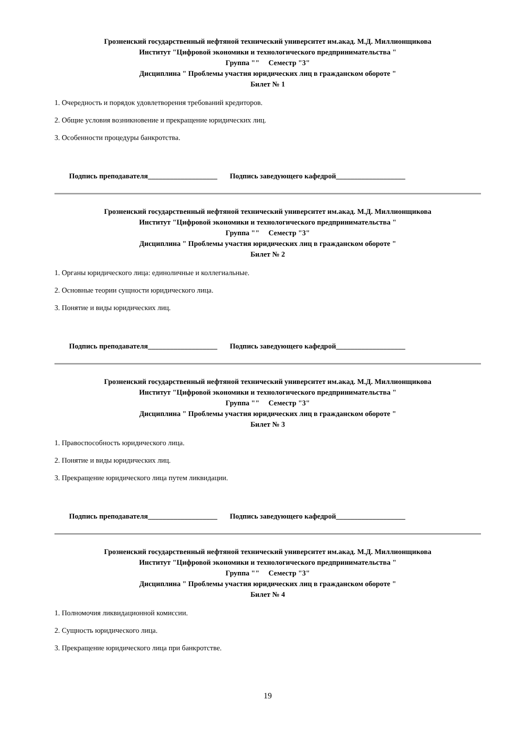Грозненский государственный нефтяной технический университет им.акад. М.Д. Миллионщикова
Институт "Цифровой экономики и технологического предпринимательства "
Группа "" Семестр "3"
Дисциплина " Проблемы участия юридических лиц в гражданском обороте "
Билет № 1
1. Очередность и порядок удовлетворения требований кредиторов.
2. Общие условия возникновение и прекращение юридических лиц.
3. Особенности процедуры банкротства.
Подпись преподавателя___________________ Подпись заведующего кафедрой___________________
Грозненский государственный нефтяной технический университет им.акад. М.Д. Миллионщикова
Институт "Цифровой экономики и технологического предпринимательства "
Группа "" Семестр "3"
Дисциплина " Проблемы участия юридических лиц в гражданском обороте "
Билет № 2
1. Органы юридического лица: единоличные и коллегиальные.
2. Основные теории сущности юридического лица.
3. Понятие и виды юридических лиц.
Подпись преподавателя___________________ Подпись заведующего кафедрой___________________
Грозненский государственный нефтяной технический университет им.акад. М.Д. Миллионщикова
Институт "Цифровой экономики и технологического предпринимательства "
Группа "" Семестр "3"
Дисциплина " Проблемы участия юридических лиц в гражданском обороте "
Билет № 3
1. Правоспособность юридического лица.
2. Понятие и виды юридических лиц.
3. Прекращение юридического лица путем ликвидации.
Подпись преподавателя___________________ Подпись заведующего кафедрой___________________
Грозненский государственный нефтяной технический университет им.акад. М.Д. Миллионщикова
Институт "Цифровой экономики и технологического предпринимательства "
Группа "" Семестр "3"
Дисциплина " Проблемы участия юридических лиц в гражданском обороте "
Билет № 4
1. Полномочия ликвидационной комиссии.
2. Сущность юридического лица.
3. Прекращение юридического лица при банкротстве.
19